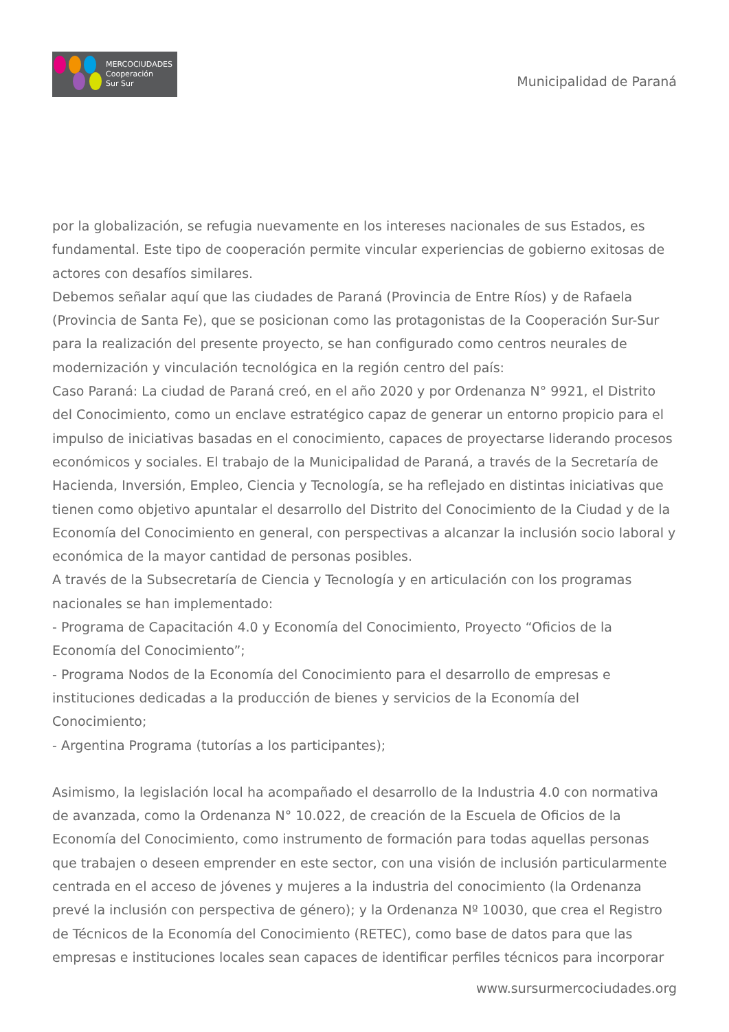MERCOCIUDADES
Cooperación
Sur Sur
Municipalidad de Paraná
por la globalización, se refugia nuevamente en los intereses nacionales de sus Estados, es fundamental. Este tipo de cooperación permite vincular experiencias de gobierno exitosas de actores con desafíos similares.
Debemos señalar aquí que las ciudades de Paraná (Provincia de Entre Ríos) y de Rafaela (Provincia de Santa Fe), que se posicionan como las protagonistas de la Cooperación Sur-Sur para la realización del presente proyecto, se han configurado como centros neurales de modernización y vinculación tecnológica en la región centro del país:
Caso Paraná: La ciudad de Paraná creó, en el año 2020 y por Ordenanza N° 9921, el Distrito del Conocimiento, como un enclave estratégico capaz de generar un entorno propicio para el impulso de iniciativas basadas en el conocimiento, capaces de proyectarse liderando procesos económicos y sociales. El trabajo de la Municipalidad de Paraná, a través de la Secretaría de Hacienda, Inversión, Empleo, Ciencia y Tecnología, se ha reflejado en distintas iniciativas que tienen como objetivo apuntalar el desarrollo del Distrito del Conocimiento de la Ciudad y de la Economía del Conocimiento en general, con perspectivas a alcanzar la inclusión socio laboral y económica de la mayor cantidad de personas posibles.
A través de la Subsecretaría de Ciencia y Tecnología y en articulación con los programas nacionales se han implementado:
- Programa de Capacitación 4.0 y Economía del Conocimiento, Proyecto “Oficios de la Economía del Conocimiento”;
- Programa Nodos de la Economía del Conocimiento para el desarrollo de empresas e instituciones dedicadas a la producción de bienes y servicios de la Economía del Conocimiento;
- Argentina Programa (tutorías a los participantes);
Asimismo, la legislación local ha acompañado el desarrollo de la Industria 4.0 con normativa de avanzada, como la Ordenanza N° 10.022, de creación de la Escuela de Oficios de la Economía del Conocimiento, como instrumento de formación para todas aquellas personas que trabajen o deseen emprender en este sector, con una visión de inclusión particularmente centrada en el acceso de jóvenes y mujeres a la industria del conocimiento (la Ordenanza prevé la inclusión con perspectiva de género); y la Ordenanza Nº 10030, que crea el Registro de Técnicos de la Economía del Conocimiento (RETEC), como base de datos para que las empresas e instituciones locales sean capaces de identificar perfiles técnicos para incorporar
www.sursurmercociudades.org